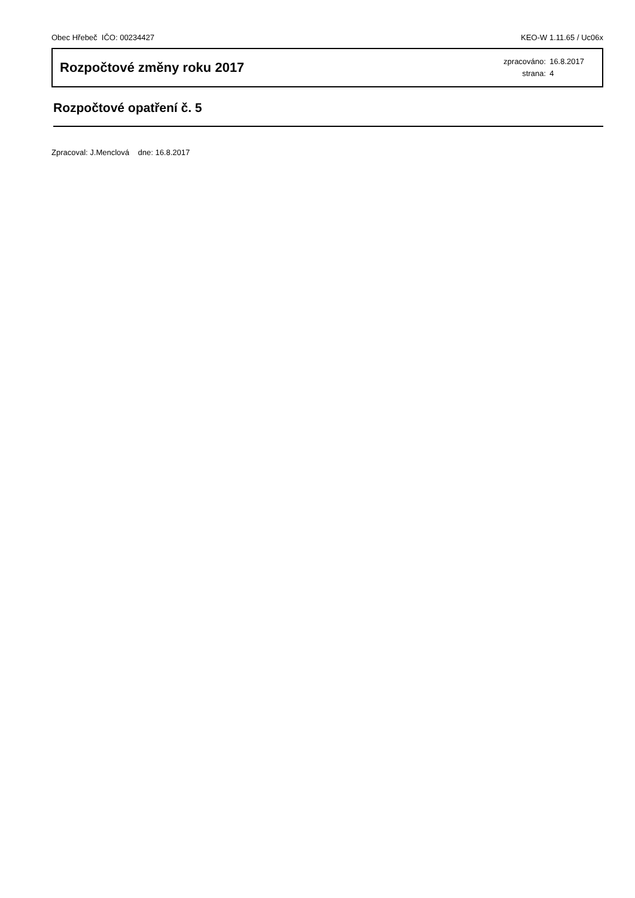Obec Hřebeč IČO: 00234427 KEO-W 1.11.65 / Uc06x
Rozpočtové změny roku 2017
zpracováno: 16.8.2017
strana: 4
Rozpočtové opatření č. 5
Zpracoval: J.Menclová dne: 16.8.2017